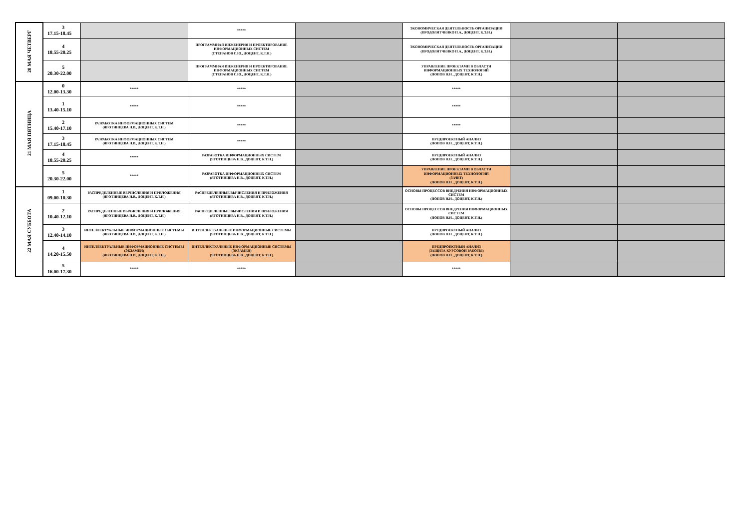| 20 МАЯ ЧЕТВЕРГ | 3 17.15-18.45 | | ***** | | ЭКОНОМИЧЕСКАЯ ДЕЯТЕЛЬНОСТЬ ОРГАНИЗАЦИИ (ПРОДОЛЯТЧЕНКО П.А., ДОЦЕНТ, К.Э.Н.) | | |
| | 4 18.55-20.25 | | ПРОГРАММНАЯ ИНЖЕНЕРИЯ И ПРОЕКТИРОВАНИЕ ИНФОРМАЦИОННЫХ СИСТЕМ (СТЕПАНОВ С.Ю., ДОЦЕНТ, К.Т.Н.) | | ЭКОНОМИЧЕСКАЯ ДЕЯТЕЛЬНОСТЬ ОРГАНИЗАЦИИ (ПРОДОЛЯТЧЕНКО П.А., ДОЦЕНТ, К.Э.Н.) | | |
| | 5 20.30-22.00 | | ПРОГРАММНАЯ ИНЖЕНЕРИЯ И ПРОЕКТИРОВАНИЕ ИНФОРМАЦИОННЫХ СИСТЕМ (СТЕПАНОВ С.Ю., ДОЦЕНТ, К.Т.Н.) | | УПРАВЛЕНИЕ ПРОЕКТАМИ В ОБЛАСТИ ИНФОРМАЦИОННЫХ ТЕХНОЛОГИЙ (ПОПОВ Н.Н., ДОЦЕНТ, К.Т.Н.) | | |
| 21 МАЯ ПЯТНИЦА | 0 12.00-13.30 | ***** | ***** | | ***** | | |
| | 1 13.40-15.10 | ***** | ***** | | ***** | | |
| | 2 15.40-17.10 | РАЗРАБОТКА ИНФОРМАЦИОННЫХ СИСТЕМ (ЯГОТИНЦЕВА Н.В., ДОЦЕНТ, К.Т.Н.) | ***** | | ***** | | |
| | 3 17.15-18.45 | РАЗРАБОТКА ИНФОРМАЦИОННЫХ СИСТЕМ (ЯГОТИНЦЕВА Н.В., ДОЦЕНТ, К.Т.Н.) | ***** | | ПРЕДПРОЕКТНЫЙ АНАЛИЗ (ПОПОВ Н.Н., ДОЦЕНТ, К.Т.Н.) | | |
| | 4 18.55-20.25 | ***** | РАЗРАБОТКА ИНФОРМАЦИОННЫХ СИСТЕМ (ЯГОТИНЦЕВА Н.В., ДОЦЕНТ, К.Т.Н.) | | ПРЕДПРОЕКТНЫЙ АНАЛИЗ (ПОПОВ Н.Н., ДОЦЕНТ, К.Т.Н.) | | |
| | 5 20.30-22.00 | ***** | РАЗРАБОТКА ИНФОРМАЦИОННЫХ СИСТЕМ (ЯГОТИНЦЕВА Н.В., ДОЦЕНТ, К.Т.Н.) | | УПРАВЛЕНИЕ ПРОЕКТАМИ В ОБЛАСТИ ИНФОРМАЦИОННЫХ ТЕХНОЛОГИЙ (ЗАЧЕТ) (ПОПОВ Н.Н., ДОЦЕНТ, К.Т.Н.) | | |
| 22 МАЯ СУББОТА | 1 09.00-10.30 | РАСПРЕДЕЛЕННЫЕ ВЫЧИСЛЕНИЯ И ПРИЛОЖЕНИЯ (ЯГОТИНЦЕВА Н.В., ДОЦЕНТ, К.Т.Н.) | РАСПРЕДЕЛЕННЫЕ ВЫЧИСЛЕНИЯ И ПРИЛОЖЕНИЯ (ЯГОТИНЦЕВА Н.В., ДОЦЕНТ, К.Т.Н.) | | ОСНОВЫ ПРОЦЕССОВ ВНЕДРЕНИЯ ИНФОРМАЦИОННЫХ СИСТЕМ (ПОПОВ Н.Н., ДОЦЕНТ, К.Т.Н.) | | |
| | 2 10.40-12.10 | РАСПРЕДЕЛЕННЫЕ ВЫЧИСЛЕНИЯ И ПРИЛОЖЕНИЯ (ЯГОТИНЦЕВА Н.В., ДОЦЕНТ, К.Т.Н.) | РАСПРЕДЕЛЕННЫЕ ВЫЧИСЛЕНИЯ И ПРИЛОЖЕНИЯ (ЯГОТИНЦЕВА Н.В., ДОЦЕНТ, К.Т.Н.) | | ОСНОВЫ ПРОЦЕССОВ ВНЕДРЕНИЯ ИНФОРМАЦИОННЫХ СИСТЕМ (ПОПОВ Н.Н., ДОЦЕНТ, К.Т.Н.) | | |
| | 3 12.40-14.10 | ИНТЕЛЛЕКТУАЛЬНЫЕ ИНФОРМАЦИОННЫЕ СИСТЕМЫ (ЯГОТИНЦЕВА Н.В., ДОЦЕНТ, К.Т.Н.) | ИНТЕЛЛЕКТУАЛЬНЫЕ ИНФОРМАЦИОННЫЕ СИСТЕМЫ (ЯГОТИНЦЕВА Н.В., ДОЦЕНТ, К.Т.Н.) | | ПРЕДПРОЕКТНЫЙ АНАЛИЗ (ПОПОВ Н.Н., ДОЦЕНТ, К.Т.Н.) | | |
| | 4 14.20-15.50 | ИНТЕЛЛЕКТУАЛЬНЫЕ ИНФОРМАЦИОННЫЕ СИСТЕМЫ (ЭКЗАМЕН) (ЯГОТИНЦЕВА Н.В., ДОЦЕНТ, К.Т.Н.) | ИНТЕЛЛЕКТУАЛЬНЫЕ ИНФОРМАЦИОННЫЕ СИСТЕМЫ (ЭКЗАМЕН) (ЯГОТИНЦЕВА Н.В., ДОЦЕНТ, К.Т.Н.) | | ПРЕДПРОЕКТНЫЙ АНАЛИЗ (ЗАЩИТА КУРСОВОЙ РАБОТЫ) (ПОПОВ Н.Н., ДОЦЕНТ, К.Т.Н.) | | |
| | 5 16.00-17.30 | ***** | ***** | | ***** | | |